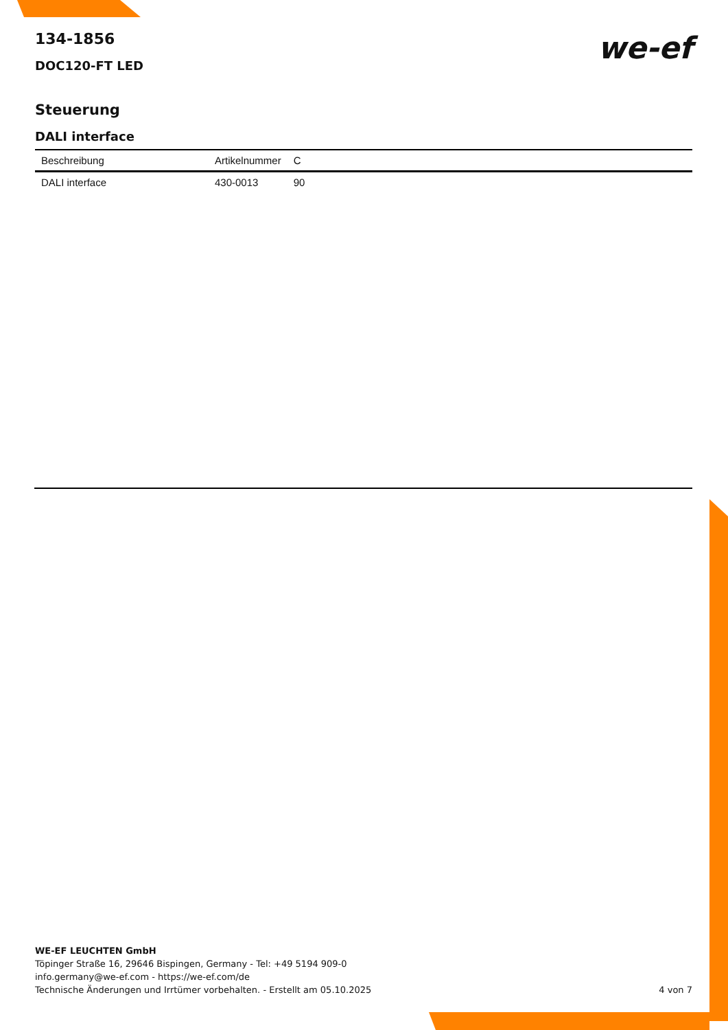we-ef
134-1856
DOC120-FT LED
Steuerung
DALI interface
| Beschreibung | Artikelnummer | C |
| --- | --- | --- |
| DALI interface | 430-0013 | 90 |
WE-EF LEUCHTEN GmbH
Töpinger Straße 16, 29646 Bispingen, Germany - Tel: +49 5194 909-0
info.germany@we-ef.com - https://we-ef.com/de
Technische Änderungen und Irrtümer vorbehalten. - Erstellt am 05.10.2025
4 von 7